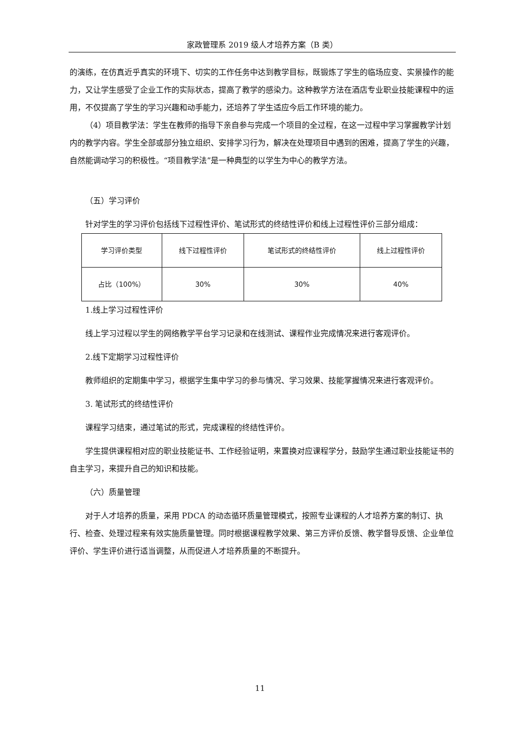家政管理系 2019 级人才培养方案（B 类）
的演练，在仿真近乎真实的环境下、切实的工作任务中达到教学目标，既锻炼了学生的临场应变、实景操作的能力，又让学生感受了企业工作的实际状态，提高了教学的感染力。这种教学方法在酒店专业职业技能课程中的运用，不仅提高了学生的学习兴趣和动手能力，还培养了学生适应今后工作环境的能力。
（4）项目教学法：学生在教师的指导下亲自参与完成一个项目的全过程，在这一过程中学习掌握教学计划内的教学内容。学生全部或部分独立组织、安排学习行为，解决在处理项目中遇到的困难，提高了学生的兴趣，自然能调动学习的积极性。“项目教学法”是一种典型的以学生为中心的教学方法。
（五）学习评价
针对学生的学习评价包括线下过程性评价、笔试形式的终结性评价和线上过程性评价三部分组成：
| 学习评价类型 | 线下过程性评价 | 笔试形式的终结性评价 | 线上过程性评价 |
| 占比（100%） | 30% | 30% | 40% |
1.线上学习过程性评价
线上学习过程以学生的网络教学平台学习记录和在线测试、课程作业完成情况来进行客观评价。
2.线下定期学习过程性评价
教师组织的定期集中学习，根据学生集中学习的参与情况、学习效果、技能掌握情况来进行客观评价。
3. 笔试形式的终结性评价
课程学习结束，通过笔试的形式，完成课程的终结性评价。
学生提供课程相对应的职业技能证书、工作经验证明，来置换对应课程学分，鼓励学生通过职业技能证书的自主学习，来提升自己的知识和技能。
（六）质量管理
对于人才培养的质量，采用 PDCA 的动态循环质量管理模式，按照专业课程的人才培养方案的制订、执行、检查、处理过程来有效实施质量管理。同时根据课程教学效果、第三方评价反馈、教学督导反馈、企业单位评价、学生评价进行适当调整，从而促进人才培养质量的不断提升。
11